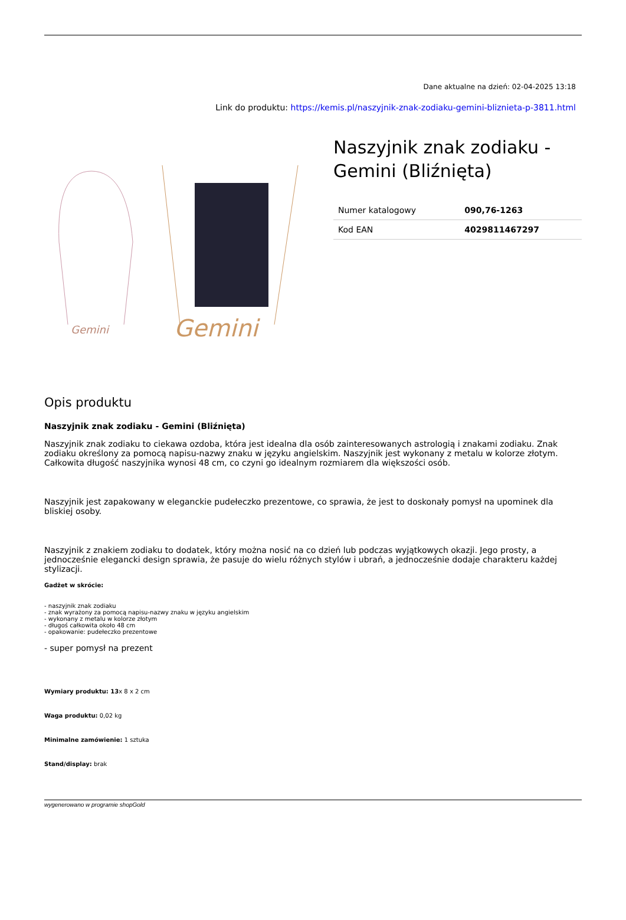Dane aktualne na dzień: 02-04-2025 13:18
Link do produktu: https://kemis.pl/naszyjnik-znak-zodiaku-gemini-bliznieta-p-3811.html
Gemini
Gemini
Naszyjnik znak zodiaku - Gemini (Bliźnięta)
| Numer katalogowy | 090,76-1263 |
| Kod EAN | 4029811467297 |
Opis produktu
Naszyjnik znak zodiaku - Gemini (Bliźnięta)
Naszyjnik znak zodiaku to ciekawa ozdoba, która jest idealna dla osób zainteresowanych astrologią i znakami zodiaku. Znak zodiaku określony za pomocą napisu-nazwy znaku w języku angielskim. Naszyjnik jest wykonany z metalu w kolorze złotym. Całkowita długość naszyjnika wynosi 48 cm, co czyni go idealnym rozmiarem dla większości osób.
Naszyjnik jest zapakowany w eleganckie pudełeczko prezentowe, co sprawia, że jest to doskonały pomysł na upominek dla bliskiej osoby.
Naszyjnik z znakiem zodiaku to dodatek, który można nosić na co dzień lub podczas wyjątkowych okazji. Jego prosty, a jednocześnie elegancki design sprawia, że pasuje do wielu różnych stylów i ubrań, a jednocześnie dodaje charakteru każdej stylizacji.
Gadżet w skrócie:
- naszyjnik znak zodiaku
- znak wyrażony za pomocą napisu-nazwy znaku w języku angielskim
- wykonany z metalu w kolorze złotym
- długoś całkowita około 48 cm
- opakowanie: pudełeczko prezentowe
- super pomysł na prezent
Wymiary produktu: 13x 8 x 2 cm
Waga produktu: 0,02 kg
Minimalne zamówienie: 1 sztuka
Stand/display: brak
wygenerowano w programie shopGold